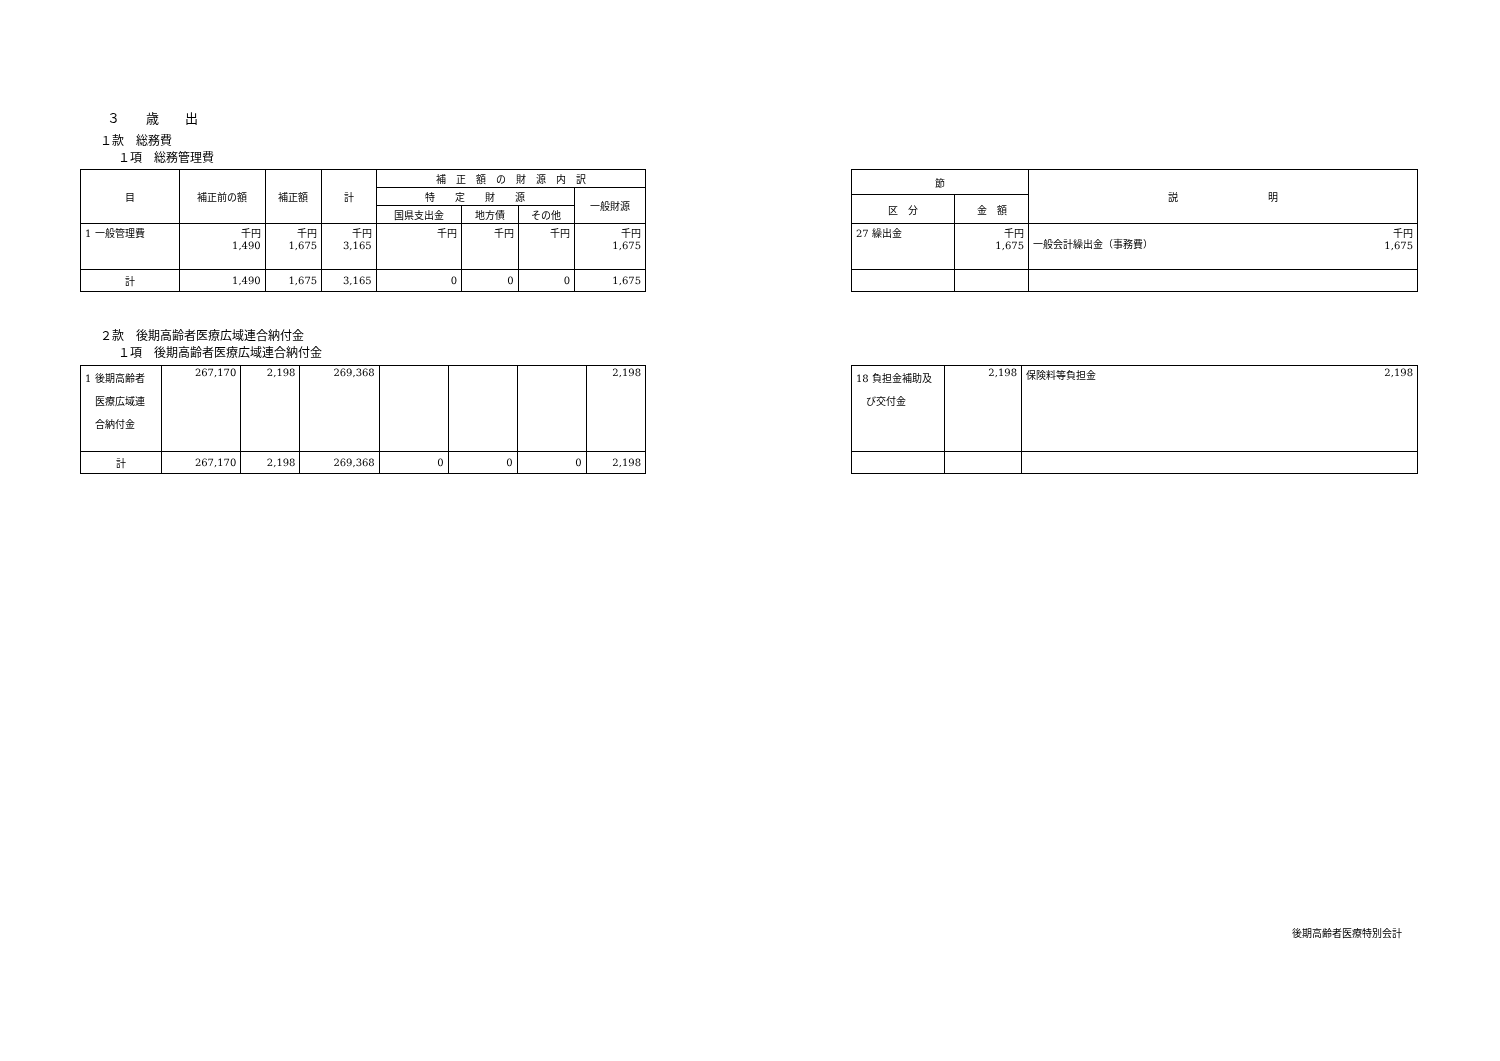３　　歳　　出
１款　総務費
１項　総務管理費
| 目 | 補正前の額 | 補正額 | 計 | 補 正 額 の 財 源 内 訳 | | | |
| --- | --- | --- | --- | --- | --- | --- | --- |
| | | | | 特 定 財 源 | | | 一般財源 |
| | | | | 国県支出金 | 地方債 | その他 | |
| 1 一般管理費 | 千円 1,490 | 千円 1,675 | 千円 3,165 | 千円 | 千円 | 千円 | 千円 1,675 |
| 計 | 1,490 | 1,675 | 3,165 | 0 | 0 | 0 | 1,675 |
| 節 | | 説 明 |
| --- | --- | --- |
| 区 分 | 金 額 | |
| 27 繰出金 | 千円 1,675 | 千円 1,675 一般会計繰出金（事務費） |
２款　後期高齢者医療広域連合納付金
１項　後期高齢者医療広域連合納付金
| 1 後期高齢者 医療広域連 合納付金 | 267,170 | 2,198 | 269,368 | | | | 2,198 |
| 計 | 267,170 | 2,198 | 269,368 | 0 | 0 | 0 | 2,198 |
| 18 負担金補助及 び交付金 | 2,198 | 2,198 保険料等負担金 |
後期高齢者医療特別会計